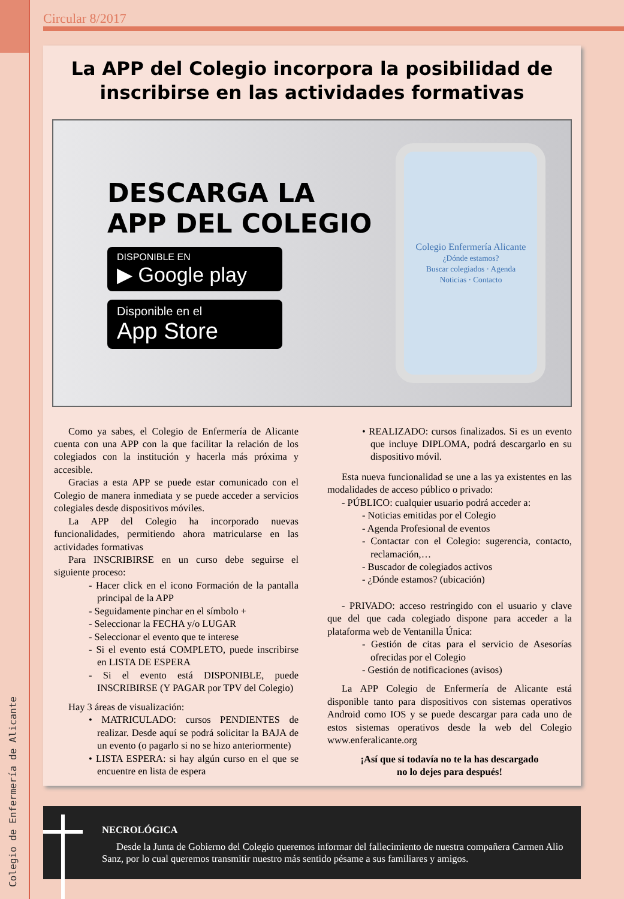Colegio de Enfermería de Alicante
Circular 8/2017
La APP del Colegio incorpora la posibilidad de inscribirse en las actividades formativas
DESCARGA LA
APP DEL COLEGIO
DISPONIBLE EN
▶ Google play
Disponible en el
App Store
Colegio Enfermería Alicante
¿Dónde estamos?
Buscar colegiados · Agenda
Noticias · Contacto
Como ya sabes, el Colegio de Enfermería de Alicante cuenta con una APP con la que facilitar la relación de los colegiados con la institución y hacerla más próxima y accesible.
Gracias a esta APP se puede estar comunicado con el Colegio de manera inmediata y se puede acceder a servicios colegiales desde dispositivos móviles.
La APP del Colegio ha incorporado nuevas funcionalidades, permitiendo ahora matricularse en las actividades formativas
Para INSCRIBIRSE en un curso debe seguirse el siguiente proceso:
- Hacer click en el icono Formación de la pantalla principal de la APP
- Seguidamente pinchar en el símbolo +
- Seleccionar la FECHA y/o LUGAR
- Seleccionar el evento que te interese
- Si el evento está COMPLETO, puede inscribirse en LISTA DE ESPERA
- Si el evento está DISPONIBLE, puede INSCRIBIRSE (Y PAGAR por TPV del Colegio)
Hay 3 áreas de visualización:
• MATRICULADO: cursos PENDIENTES de realizar. Desde aquí se podrá solicitar la BAJA de un evento (o pagarlo si no se hizo anteriormente)
• LISTA ESPERA: si hay algún curso en el que se encuentre en lista de espera
• REALIZADO: cursos finalizados. Si es un evento que incluye DIPLOMA, podrá descargarlo en su dispositivo móvil.
Esta nueva funcionalidad se une a las ya existentes en las modalidades de acceso público o privado:
- PÚBLICO: cualquier usuario podrá acceder a:
- Noticias emitidas por el Colegio
- Agenda Profesional de eventos
- Contactar con el Colegio: sugerencia, contacto, reclamación,…
- Buscador de colegiados activos
- ¿Dónde estamos? (ubicación)
- PRIVADO: acceso restringido con el usuario y clave que del que cada colegiado dispone para acceder a la plataforma web de Ventanilla Única:
- Gestión de citas para el servicio de Asesorías ofrecidas por el Colegio
- Gestión de notificaciones (avisos)
La APP Colegio de Enfermería de Alicante está disponible tanto para dispositivos con sistemas operativos Android como IOS y se puede descargar para cada uno de estos sistemas operativos desde la web del Colegio www.enferalicante.org
¡Así que si todavía no te la has descargado
no lo dejes para después!
NECROLÓGICA
Desde la Junta de Gobierno del Colegio queremos informar del fallecimiento de nuestra compañera Carmen Alio Sanz, por lo cual queremos transmitir nuestro más sentido pésame a sus familiares y amigos.